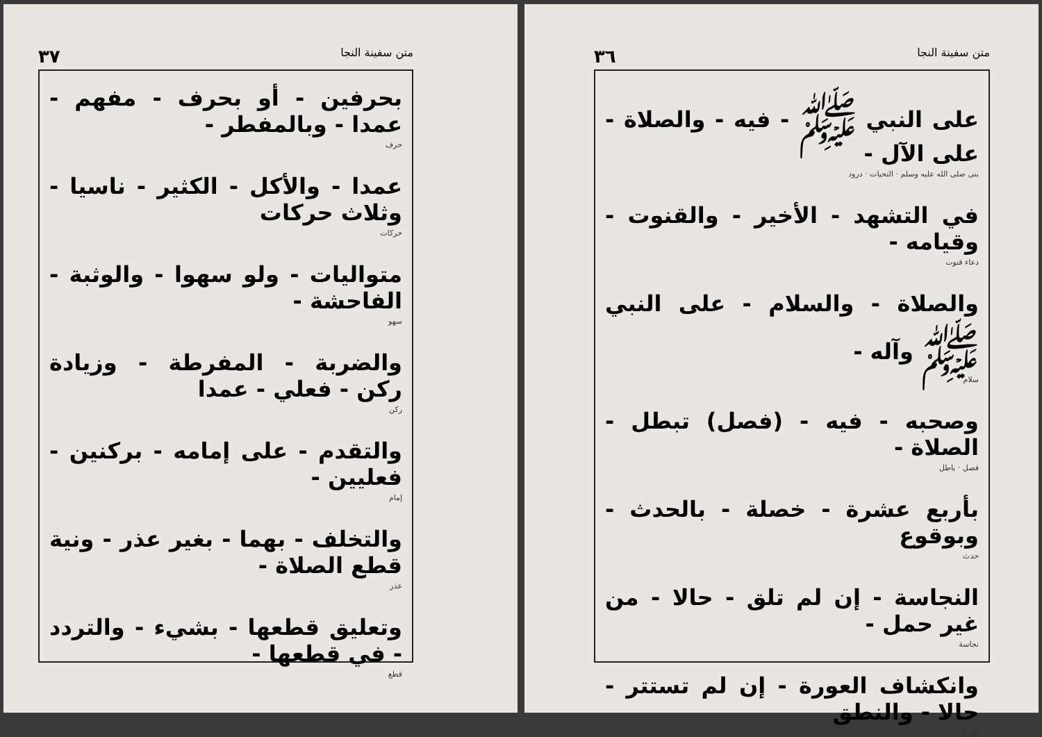متن سفينة النجا ٣٦
على النبي ﷺ - فيه - والصلاة - على الآل -
بنى صلى الله عليه وسلم · التحيات · درود
في التشهد - الأخير - والقنوت - وقيامه -
دعاء قنوت
والصلاة - والسلام - على النبي ﷺ وآله -
سلام
وصحبه - فيه - (فصل) تبطل - الصلاة -
فصل · باطل
بأربع عشرة - خصلة - بالحدث - وبوقوع
حدث
النجاسة - إن لم تلق - حالا - من غير حمل -
نجاسة
وانكشاف العورة - إن لم تستتر - حالا - والنطق
عورة
متن سفينة النجا ٣٧
بحرفين - أو بحرف - مفهم - عمدا - وبالمفطر -
حرف
عمدا - والأكل - الكثير - ناسيا - وثلاث حركات
حركات
متواليات - ولو سهوا - والوثبة - الفاحشة -
سهو
والضربة - المفرطة - وزيادة ركن - فعلي - عمدا
ركن
والتقدم - على إمامه - بركنين - فعليين -
إمام
والتخلف - بهما - بغير عذر - ونية قطع الصلاة -
عذر
وتعليق قطعها - بشيء - والتردد - في قطعها -
قطع